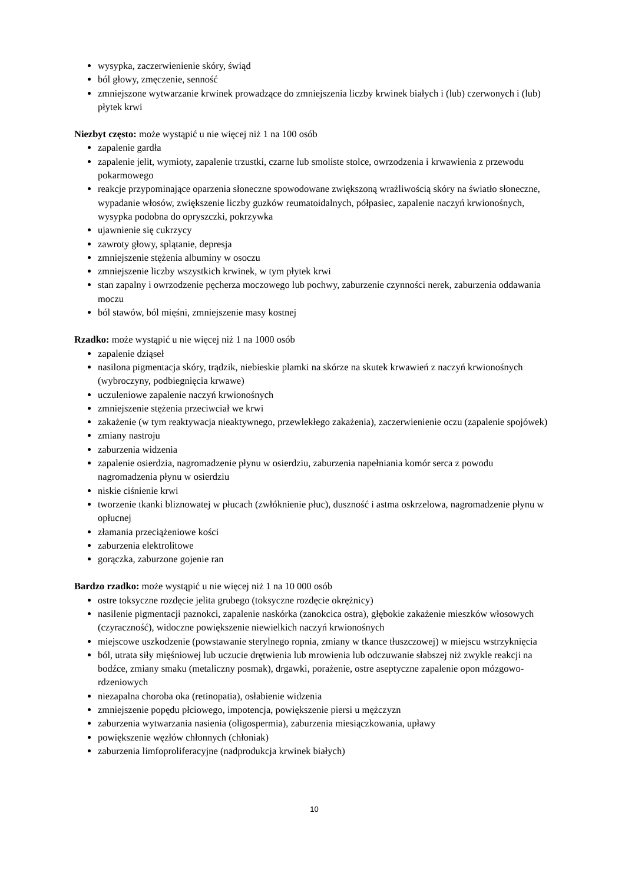wysypka, zaczerwienienie skóry, świąd
ból głowy, zmęczenie, senność
zmniejszone wytwarzanie krwinek prowadzące do zmniejszenia liczby krwinek białych i (lub) czerwonych i (lub) płytek krwi
Niezbyt często: może wystąpić u nie więcej niż 1 na 100 osób
zapalenie gardła
zapalenie jelit, wymioty, zapalenie trzustki, czarne lub smoliste stolce, owrzodzenia i krwawienia z przewodu pokarmowego
reakcje przypominające oparzenia słoneczne spowodowane zwiększoną wrażliwością skóry na światło słoneczne, wypadanie włosów, zwiększenie liczby guzków reumatoidalnych, półpasiec, zapalenie naczyń krwionośnych, wysypka podobna do opryszczki, pokrzywka
ujawnienie się cukrzycy
zawroty głowy, splątanie, depresja
zmniejszenie stężenia albuminy w osoczu
zmniejszenie liczby wszystkich krwinek, w tym płytek krwi
stan zapalny i owrzodzenie pęcherza moczowego lub pochwy, zaburzenie czynności nerek, zaburzenia oddawania moczu
ból stawów, ból mięśni, zmniejszenie masy kostnej
Rzadko: może wystąpić u nie więcej niż 1 na 1000 osób
zapalenie dziąseł
nasilona pigmentacja skóry, trądzik, niebieskie plamki na skórze na skutek krwawień z naczyń krwionośnych (wybroczyny, podbiegnięcia krwawe)
uczuleniowe zapalenie naczyń krwionośnych
zmniejszenie stężenia przeciwciał we krwi
zakażenie (w tym reaktywacja nieaktywnego, przewlekłego zakażenia), zaczerwienienie oczu (zapalenie spojówek)
zmiany nastroju
zaburzenia widzenia
zapalenie osierdzia, nagromadzenie płynu w osierdziu, zaburzenia napełniania komór serca z powodu nagromadzenia płynu w osierdziu
niskie ciśnienie krwi
tworzenie tkanki bliznowatej w płucach (zwłóknienie płuc), duszność i astma oskrzelowa, nagromadzenie płynu w opłucnej
złamania przeciążeniowe kości
zaburzenia elektrolitowe
gorączka, zaburzone gojenie ran
Bardzo rzadko: może wystąpić u nie więcej niż 1 na 10 000 osób
ostre toksyczne rozdęcie jelita grubego (toksyczne rozdęcie okrężnicy)
nasilenie pigmentacji paznokci, zapalenie naskórka (zanokcica ostra), głębokie zakażenie mieszków włosowych (czyraczność), widoczne powiększenie niewielkich naczyń krwionośnych
miejscowe uszkodzenie (powstawanie sterylnego ropnia, zmiany w tkance tłuszczowej) w miejscu wstrzyknięcia
ból, utrata siły mięśniowej lub uczucie drętwienia lub mrowienia lub odczuwanie słabszej niż zwykle reakcji na bodźce, zmiany smaku (metaliczny posmak), drgawki, porażenie, ostre aseptyczne zapalenie opon mózgowo-rdzeniowych
niezapalna choroba oka (retinopatia), osłabienie widzenia
zmniejszenie popędu płciowego, impotencja, powiększenie piersi u mężczyzn
zaburzenia wytwarzania nasienia (oligospermia), zaburzenia miesiączkowania, upławy
powiększenie węzłów chłonnych (chłoniak)
zaburzenia limfoproliferacyjne (nadprodukcja krwinek białych)
10